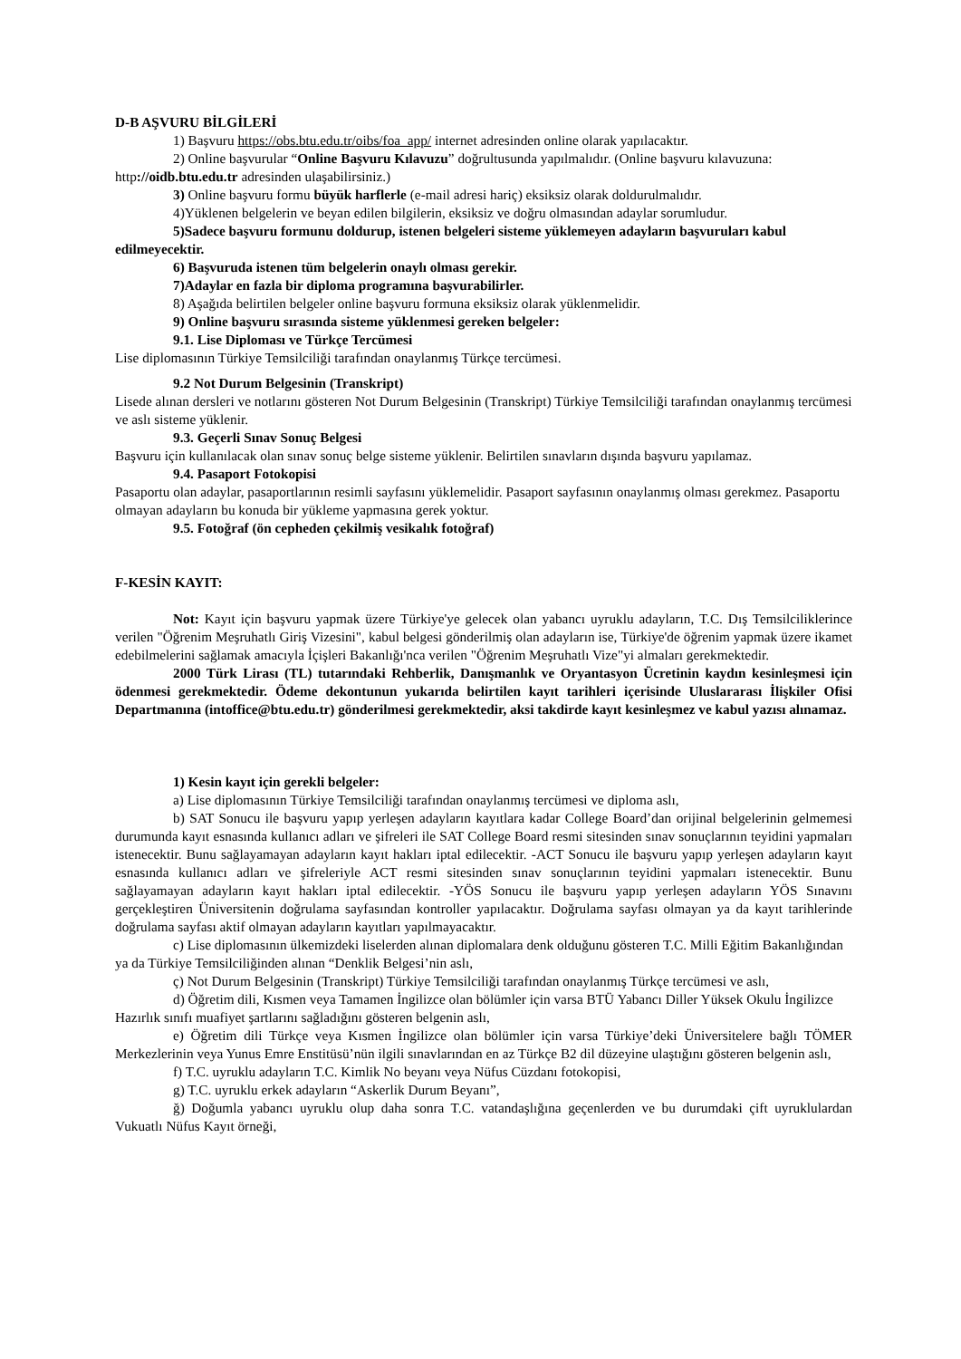D-B AŞVURU BİLGİLERİ
1) Başvuru https://obs.btu.edu.tr/oibs/foa_app/ internet adresinden online olarak yapılacaktır.
2) Online başvurular “Online Başvuru Kılavuzu” doğrultusunda yapılmalıdır. (Online başvuru kılavuzuna: http://oidb.btu.edu.tr adresinden ulaşabilirsiniz.)
3) Online başvuru formu büyük harflerle (e-mail adresi hariç) eksiksiz olarak doldurulmalıdır.
4)Yüklenen belgelerin ve beyan edilen bilgilerin, eksiksiz ve doğru olmasından adaylar sorumludur.
5)Sadece başvuru formunu doldurup, istenen belgeleri sisteme yüklemeyen adayların başvuruları kabul edilmeyecektir.
6) Başvuruda istenen tüm belgelerin onaylı olması gerekir.
7)Adaylar en fazla bir diploma programına başvurabilirler.
8) Aşağıda belirtilen belgeler online başvuru formuna eksiksiz olarak yüklenmelidir.
9) Online başvuru sırasında sisteme yüklenmesi gereken belgeler:
9.1. Lise Diploması ve Türkçe Tercümesi
Lise diplomasının Türkiye Temsilciliği tarafından onaylanmış Türkçe tercümesi.
9.2 Not Durum Belgesinin (Transkript)
Lisede alınan dersleri ve notlarını gösteren Not Durum Belgesinin (Transkript) Türkiye Temsilciliği tarafından onaylanmış tercümesi ve aslı sisteme yüklenir.
9.3. Geçerli Sınav Sonuç Belgesi
Başvuru için kullanılacak olan sınav sonuç belge sisteme yüklenir. Belirtilen sınavların dışında başvuru yapılamaz.
9.4. Pasaport Fotokopisi
Pasaportu olan adaylar, pasaportlarının resimli sayfasını yüklemelidir. Pasaport sayfasının onaylanmış olması gerekmez. Pasaportu olmayan adayların bu konuda bir yükleme yapmasına gerek yoktur.
9.5. Fotoğraf (ön cepheden çekilmiş vesikalık fotoğraf)
F-KESİN KAYIT:
Not: Kayıt için başvuru yapmak üzere Türkiye'ye gelecek olan yabancı uyruklu adayların, T.C. Dış Temsilciliklerince verilen "Öğrenim Meşruhatlı Giriş Vizesini", kabul belgesi gönderilmiş olan adayların ise, Türkiye'de öğrenim yapmak üzere ikamet edebilmelerini sağlamak amacıyla İçişleri Bakanlığı'nca verilen "Öğrenim Meşruhatlı Vize"yi almaları gerekmektedir.
2000 Türk Lirası (TL) tutarındaki Rehberlik, Danışmanlık ve Oryantasyon Ücretinin kaydın kesinleşmesi için ödenmesi gerekmektedir. Ödeme dekontunun yukarıda belirtilen kayıt tarihleri içerisinde Uluslararası İlişkiler Ofisi Departmanına (intoffice@btu.edu.tr) gönderilmesi gerekmektedir, aksi takdirde kayıt kesinleşmez ve kabul yazısı alınamaz.
1) Kesin kayıt için gerekli belgeler:
a) Lise diplomasının Türkiye Temsilciliği tarafından onaylanmış tercümesi ve diploma aslı,
b) SAT Sonucu ile başvuru yapıp yerleşen adayların kayıtlara kadar College Board’dan orijinal belgelerinin gelmemesi durumunda kayıt esnasında kullanıcı adları ve şifreleri ile SAT College Board resmi sitesinden sınav sonuçlarının teyidini yapmaları istenecektir. Bunu sağlayamayan adayların kayıt hakları iptal edilecektir. -ACT Sonucu ile başvuru yapıp yerleşen adayların kayıt esnasında kullanıcı adları ve şifreleriyle ACT resmi sitesinden sınav sonuçlarının teyidini yapmaları istenecektir. Bunu sağlayamayan adayların kayıt hakları iptal edilecektir. -YÖS Sonucu ile başvuru yapıp yerleşen adayların YÖS Sınavını gerçekleştiren Üniversitenin doğrulama sayfasından kontroller yapılacaktır. Doğrulama sayfası olmayan ya da kayıt tarihlerinde doğrulama sayfası aktif olmayan adayların kayıtları yapılmayacaktır.
c) Lise diplomasının ülkemizdeki liselerden alınan diplomalara denk olduğunu gösteren T.C. Milli Eğitim Bakanlığından ya da Türkiye Temsilciliğinden alınan “Denklik Belgesi’nin aslı,
ç) Not Durum Belgesinin (Transkript) Türkiye Temsilciliği tarafından onaylanmış Türkçe tercümesi ve aslı,
d) Öğretim dili, Kısmen veya Tamamen İngilizce olan bölümler için varsa BTÜ Yabancı Diller Yüksek Okulu İngilizce Hazırlık sınıfı muafiyet şartlarını sağladığını gösteren belgenin aslı,
e) Öğretim dili Türkçe veya Kısmen İngilizce olan bölümler için varsa Türkiye’deki Üniversitelere bağlı TÖMER Merkezlerinin veya Yunus Emre Enstitüsü’nün ilgili sınavlarından en az Türkçe B2 dil düzeyine ulaştığını gösteren belgenin aslı,
f) T.C. uyruklu adayların T.C. Kimlik No beyanı veya Nüfus Cüzdanı fotokopisi,
g) T.C. uyruklu erkek adayların “Askerlik Durum Beyanı”,
ğ) Doğumla yabancı uyruklu olup daha sonra T.C. vatandaşlığına geçenlerden ve bu durumdaki çift uyruklulardan Vukuatlı Nüfus Kayıt örneği,